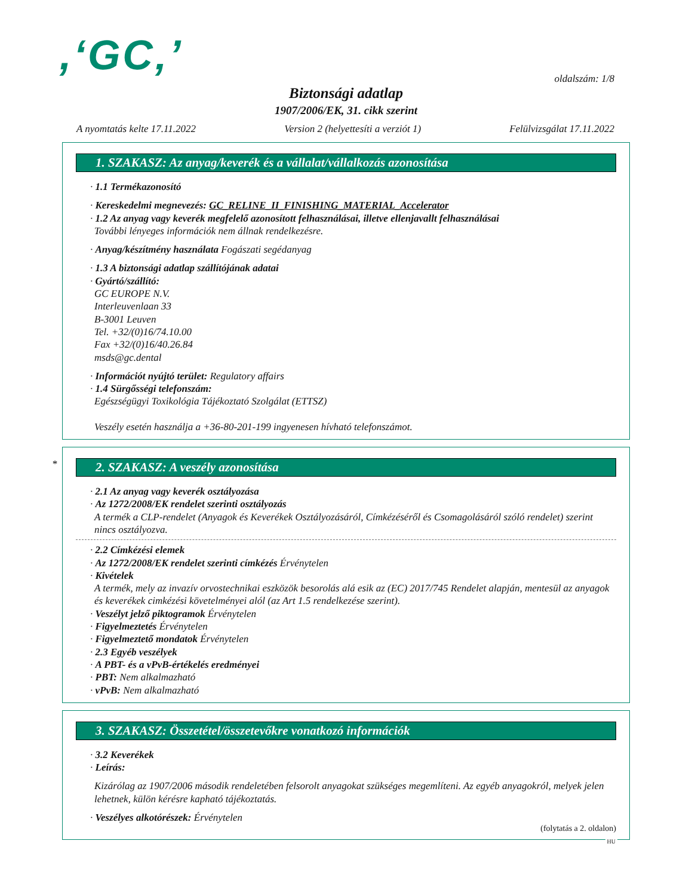,‘GC‚’ oldalszám: 1/8
Biztonsági adatlap
1907/2006/EK, 31. cikk szerint
A nyomtatás kelte 17.11.2022 Version 2 (helyettesíti a verziót 1) Felülvizsgálat 17.11.2022
1. SZAKASZ: Az anyag/keverék és a vállalat/vállalkozás azonosítása
· 1.1 Termékazonosító
· Kereskedelmi megnevezés: GC_RELINE_II_FINISHING_MATERIAL_Accelerator
· 1.2 Az anyag vagy keverék megfelelő azonosított felhasználásai, illetve ellenjavallt felhasználásai
További lényeges információk nem állnak rendelkezésre.
· Anyag/készítmény használata Fogászati segédanyag
· 1.3 A biztonsági adatlap szállítójának adatai
· Gyártó/szállító:
GC EUROPE N.V.
Interleuvenlaan 33
B-3001 Leuven
Tel. +32/(0)16/74.10.00
Fax +32/(0)16/40.26.84
msds@gc.dental
· Információt nyújtó terület: Regulatory affairs
· 1.4 Sürgősségi telefonszám:
Egészségügyi Toxikológia Tájékoztató Szolgálat (ETTSZ)
Veszély esetén használja a +36-80-201-199 ingyenesen hívható telefonszámot.
*
2. SZAKASZ: A veszély azonosítása
· 2.1 Az anyag vagy keverék osztályozása
· Az 1272/2008/EK rendelet szerinti osztályozás
A termék a CLP-rendelet (Anyagok és Keverékek Osztályozásáról, Címkézéséről és Csomagolásáról szóló rendelet) szerint nincs osztályozva.
· 2.2 Címkézési elemek
· Az 1272/2008/EK rendelet szerinti címkézés Érvénytelen
· Kivételek
A termék, mely az invazív orvostechnikai eszközök besorolás alá esik az (EC) 2017/745 Rendelet alapján, mentesül az anyagok és keverékek cimkézési követelményei alól (az Art 1.5 rendelkezése szerint).
· Veszélyt jelző piktogramok Érvénytelen
· Figyelmeztetés Érvénytelen
· Figyelmeztető mondatok Érvénytelen
· 2.3 Egyéb veszélyek
· A PBT- és a vPvB-értékelés eredményei
· PBT: Nem alkalmazható
· vPvB: Nem alkalmazható
3. SZAKASZ: Összetétel/összetevőkre vonatkozó információk
· 3.2 Keverékek
· Leírás:
Kizárólag az 1907/2006 második rendeletében felsorolt anyagokat szükséges megemlíteni. Az egyéb anyagokról, melyek jelen lehetnek, külön kérésre kapható tájékoztatás.
· Veszélyes alkotórészek: Érvénytelen
(folytatás a 2. oldalon)
HU